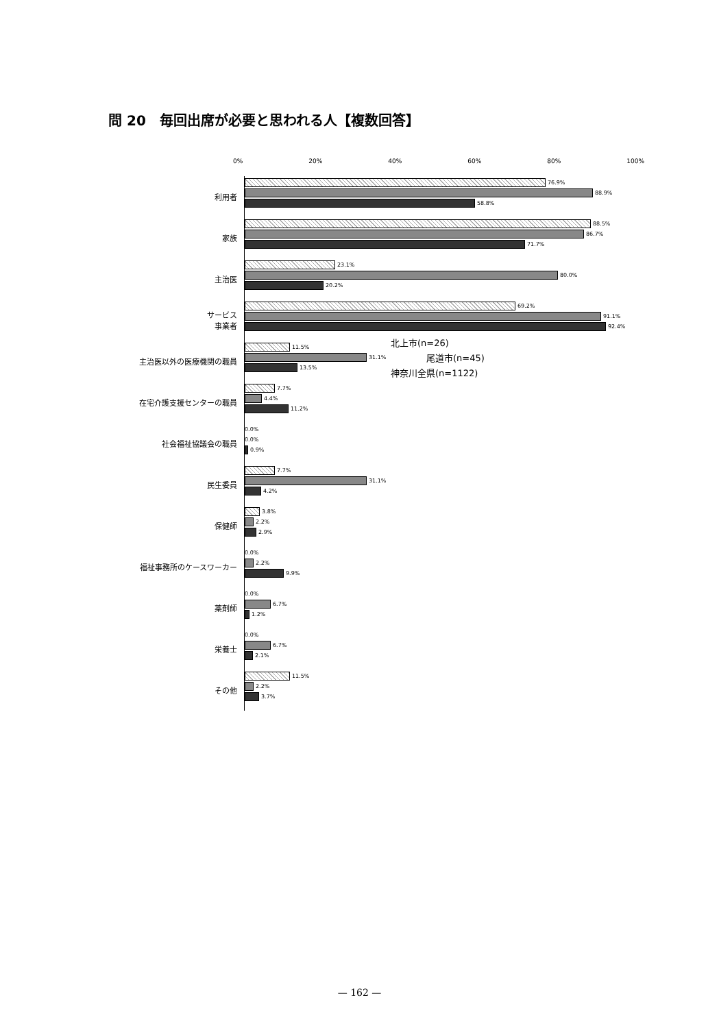問 20　毎回出席が必要と思われる人【複数回答】
0% 20% 40% 60% 80% 100%
利用者
76.9%
88.9%
58.8%
家族
88.5%
86.7%
71.7%
主治医
23.1%
80.0%
20.2%
サービス
事業者
69.2%
91.1%
92.4%
主治医以外の医療機関の職員
11.5%
31.1%
13.5%
在宅介護支援センターの職員
7.7%
4.4%
11.2%
社会福祉協議会の職員
0.0%
0.0%
0.9%
民生委員
7.7%
31.1%
4.2%
保健師
3.8%
2.2%
2.9%
福祉事務所のケースワーカー
0.0%
2.2%
9.9%
薬剤師
0.0%
6.7%
1.2%
栄養士
0.0%
6.7%
2.1%
その他
11.5%
2.2%
3.7%
北上市(n=26)
　　　　尾道市(n=45)
神奈川全県(n=1122)
— 162 —